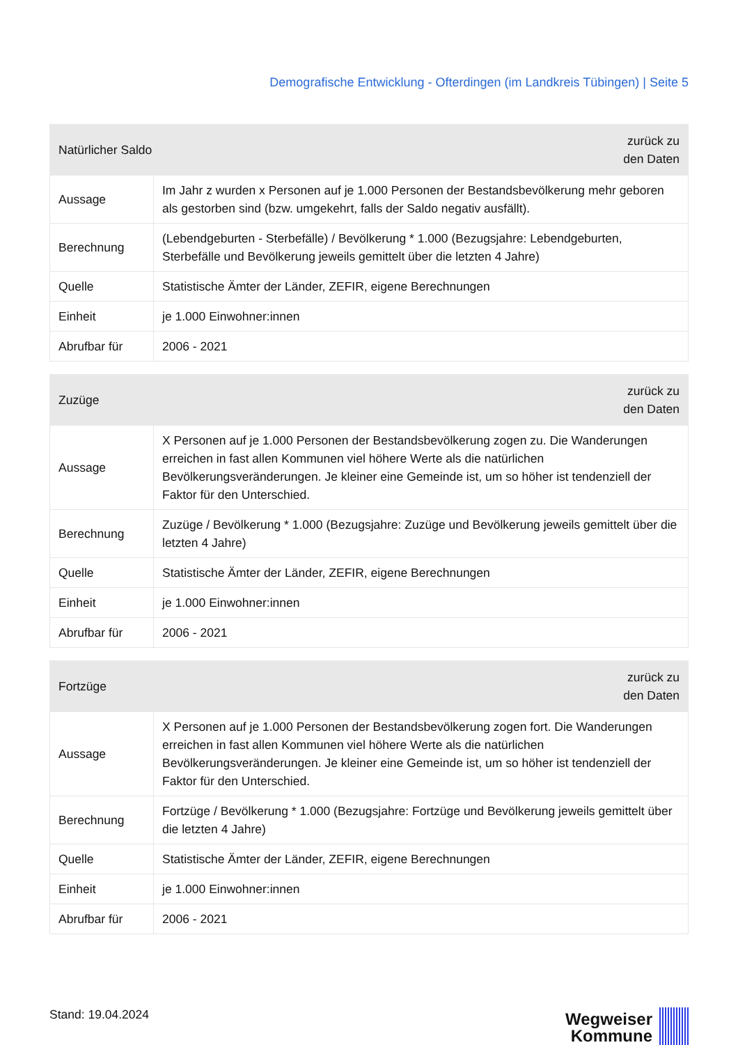Demografische Entwicklung - Ofterdingen (im Landkreis Tübingen) | Seite 5
| Natürlicher Saldo | | zurück zu den Daten |
| --- | --- | --- |
| Aussage | Im Jahr z wurden x Personen auf je 1.000 Personen der Bestandsbevölkerung mehr geboren als gestorben sind (bzw. umgekehrt, falls der Saldo negativ ausfällt). | |
| Berechnung | (Lebendgeburten - Sterbefälle) / Bevölkerung * 1.000 (Bezugsjahre: Lebendgeburten, Sterbefälle und Bevölkerung jeweils gemittelt über die letzten 4 Jahre) | |
| Quelle | Statistische Ämter der Länder, ZEFIR, eigene Berechnungen | |
| Einheit | je 1.000 Einwohner:innen | |
| Abrufbar für | 2006 - 2021 | |
| Zuzüge | | zurück zu den Daten |
| --- | --- | --- |
| Aussage | X Personen auf je 1.000 Personen der Bestandsbevölkerung zogen zu. Die Wanderungen erreichen in fast allen Kommunen viel höhere Werte als die natürlichen Bevölkerungsveränderungen. Je kleiner eine Gemeinde ist, um so höher ist tendenziell der Faktor für den Unterschied. | |
| Berechnung | Zuzüge / Bevölkerung * 1.000 (Bezugsjahre: Zuzüge und Bevölkerung jeweils gemittelt über die letzten 4 Jahre) | |
| Quelle | Statistische Ämter der Länder, ZEFIR, eigene Berechnungen | |
| Einheit | je 1.000 Einwohner:innen | |
| Abrufbar für | 2006 - 2021 | |
| Fortzüge | | zurück zu den Daten |
| --- | --- | --- |
| Aussage | X Personen auf je 1.000 Personen der Bestandsbevölkerung zogen fort. Die Wanderungen erreichen in fast allen Kommunen viel höhere Werte als die natürlichen Bevölkerungsveränderungen. Je kleiner eine Gemeinde ist, um so höher ist tendenziell der Faktor für den Unterschied. | |
| Berechnung | Fortzüge / Bevölkerung * 1.000 (Bezugsjahre: Fortzüge und Bevölkerung jeweils gemittelt über die letzten 4 Jahre) | |
| Quelle | Statistische Ämter der Länder, ZEFIR, eigene Berechnungen | |
| Einheit | je 1.000 Einwohner:innen | |
| Abrufbar für | 2006 - 2021 | |
Stand: 19.04.2024
Wegweiser
Kommune